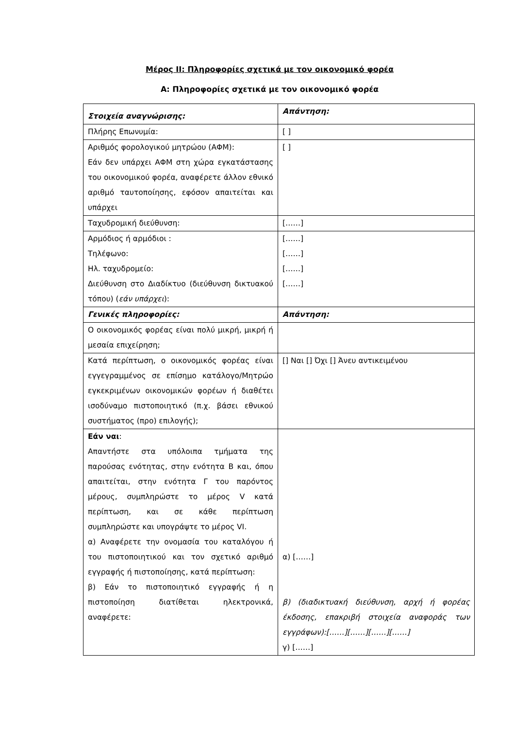Μέρος II: Πληροφορίες σχετικά με τον οικονομικό φορέα
Α: Πληροφορίες σχετικά με τον οικονομικό φορέα
| Στοιχεία αναγνώρισης: | Απάντηση: |
| Πλήρης Επωνυμία: | [ ] |
| Αριθμός φορολογικού μητρώου (ΑΦΜ): Εάν δεν υπάρχει ΑΦΜ στη χώρα εγκατάστασης του οικονομικού φορέα, αναφέρετε άλλον εθνικό αριθμό ταυτοποίησης, εφόσον απαιτείται και υπάρχει | [ ] |
| Ταχυδρομική διεύθυνση: | [……] |
| Αρμόδιος ή αρμόδιοι : Τηλέφωνο: Ηλ. ταχυδρομείο: Διεύθυνση στο Διαδίκτυο (διεύθυνση δικτυακού τόπου) ( εάν υπάρχει ): | [……] [……] [……] [……] |
| Γενικές πληροφορίες: | Απάντηση: |
| Ο οικονομικός φορέας είναι πολύ μικρή, μικρή ή μεσαία επιχείρηση; | |
| Κατά περίπτωση, ο οικονομικός φορέας είναι εγγεγραμμένος σε επίσημο κατάλογο/Μητρώο εγκεκριμένων οικονομικών φορέων ή διαθέτει ισοδύναμο πιστοποιητικό (π.χ. βάσει εθνικού συστήματος (προ) επιλογής); | [] Ναι [] Όχι [] Άνευ αντικειμένου |
| Εάν ναι : Απαντήστε στα υπόλοιπα τμήματα της παρούσας ενότητας, στην ενότητα Β και, όπου απαιτείται, στην ενότητα Γ του παρόντος μέρους, συμπληρώστε το μέρος V κατά περίπτωση, και σε κάθε περίπτωση συμπληρώστε και υπογράψτε το μέρος VI. α) Αναφέρετε την ονομασία του καταλόγου ή του πιστοποιητικού και τον σχετικό αριθμό εγγραφής ή πιστοποίησης, κατά περίπτωση: β) Εάν το πιστοποιητικό εγγραφής ή η πιστοποίηση διατίθεται ηλεκτρονικά, αναφέρετε: | α) [……] β) (διαδικτυακή διεύθυνση, αρχή ή φορέας έκδοσης, επακριβή στοιχεία αναφοράς των εγγράφων):[……][……][……][……] γ) [……] |